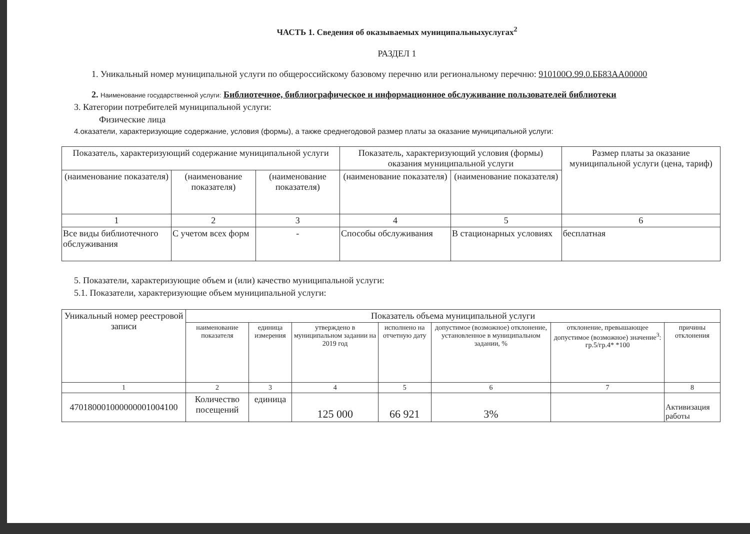ЧАСТЬ 1. Сведения об оказываемых муниципальныхуслугах<sup>2</sup>
РАЗДЕЛ 1
1. Уникальный номер муниципальной услуги по общероссийскому базовому перечню или региональному перечню: 910100О.99.0.ББ83АА00000
2. Наименование государственной услуги: Библиотечное, библиографическое и информационное обслуживание пользователей библиотеки
3. Категории потребителей муниципальной услуги:
Физические лица
4.оказатели, характеризующие содержание, условия (формы), а также среднегодовой размер платы за оказание муниципальной услуги:
| Показатель, характеризующий содержание муниципальной услуги | | | Показатель, характеризующий условия (формы) оказания муниципальной услуги | | Размер платы за оказание муниципальной услуги (цена, тариф) |
| --- | --- | --- | --- | --- | --- |
| (наименование показателя) | (наименование показателя) | (наименование показателя) | (наименование показателя) | (наименование показателя) | |
| 1 | 2 | 3 | 4 | 5 | 6 |
| Все виды библиотечного обслуживания | С учетом всех форм | - | Способы обслуживания | В стационарных условиях | бесплатная |
5. Показатели, характеризующие объем и (или) качество муниципальной услуги:
5.1. Показатели, характеризующие объем муниципальной услуги:
| Уникальный номер реестровой записи | Показатель объема муниципальной услуги | | | | | | |
| --- | --- | --- | --- | --- | --- | --- | --- |
| | наименование показателя | единица измерения | утверждено в муниципальном задании на 2019 год | исполнено на отчетную дату | допустимое (возможное) отклонение, установленное в муниципальном задании, % | отклонение, превышающее допустимое (возможное) значение<sup>3</sup>: гр.5/гр.4* *100 | причины отклонения |
| 1 | 2 | 3 | 4 | 5 | 6 | 7 | 8 |
| 470180001000000001004100 | Количество посещений | единица | 125 000 | 66 921 | 3% | | Активизация работы |